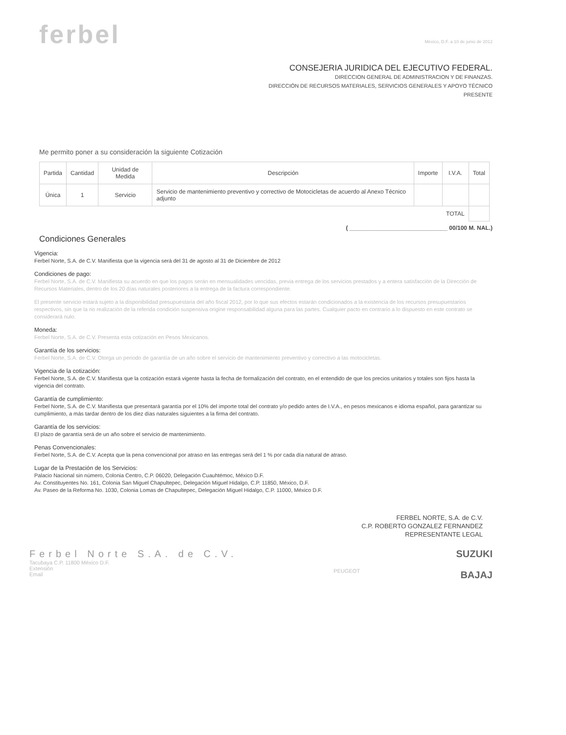ferbel
México, D.F. a 10 de junio de 2012
CONSEJERIA JURIDICA DEL EJECUTIVO FEDERAL.
DIRECCION GENERAL DE ADMINISTRACION Y DE FINANZAS.
DIRECCIÓN DE RECURSOS MATERIALES, SERVICIOS GENERALES Y APOYO TÉCNICO
PRESENTE
Me permito poner a su consideración la siguiente Cotización
| Partida | Cantidad | Unidad de Medida | Descripción | Importe | I.V.A. | Total |
| --- | --- | --- | --- | --- | --- | --- |
| Única | 1 | Servicio | Servicio de mantenimiento preventivo y correctivo de Motocicletas de acuerdo al Anexo Técnico adjunto | | | |
| | | | | | TOTAL | |
( ______________________________ 00/100 M. NAL.)
Condiciones Generales
Vigencia:
Ferbel Norte, S.A. de C.V. Manifiesta que la vigencia será del 31 de agosto al 31 de Diciembre de 2012
Condiciones de pago:
Ferbel Norte, S.A. de C.V. Manifiesta su acuerdo en que los pagos serán en mensualidades vencidas, previa entrega de los servicios prestados y a entera satisfacción de la Dirección de Recursos Materiales, dentro de los 20 días naturales posteriores a la entrega de la factura correspondiente.
El presente servicio estará sujeto a la disponibilidad presupuestaria del año fiscal 2012, por lo que sus efectos estarán condicionados a la existencia de los recursos presupuestarios respectivos, sin que la no realización de la referida condición suspensiva origine responsabilidad alguna para las partes. Cualquier pacto en contrario a lo dispuesto en este contrato se considerará nulo.
Moneda:
Ferbel Norte, S.A. de C.V. Presenta esta cotización en Pesos Mexicanos.
Garantía de los servicios:
Ferbel Norte, S.A. de C.V. Otorga un periodo de garantía de un año sobre el servicio de mantenimiento preventivo y correctivo a las motocicletas.
Vigencia de la cotización:
Ferbel Norte, S.A. de C.V. Manifiesta que la cotización estará vigente hasta la fecha de formalización del contrato, en el entendido de que los precios unitarios y totales son fijos hasta la vigencia del contrato.
Garantía de cumplimiento:
Ferbel Norte, S.A. de C.V. Manifiesta que presentará garantía por el 10% del importe total del contrato y/o pedido antes de I.V.A., en pesos mexicanos e idioma español, para garantizar su cumplimiento, a más tardar dentro de los diez días naturales siguientes a la firma del contrato.
Garantía de los servicios:
El plazo de garantía será de un año sobre el servicio de mantenimiento.
Penas Convencionales:
Ferbel Norte, S.A. de C.V. Acepta que la pena convencional por atraso en las entregas será del 1 % por cada día natural de atraso.
Lugar de la Prestación de los Servicios:
Palacio Nacional sin número, Colonia Centro, C.P. 06020, Delegación Cuauhtémoc, México D.F.
Av. Constituyentes No. 161, Colonia San Miguel Chapultepec, Delegación Miguel Hidalgo, C.P. 11850, México, D.F.
Av. Paseo de la Reforma No. 1030, Colonia Lomas de Chapultepec, Delegación Miguel Hidalgo, C.P. 11000, México D.F.
FERBEL NORTE, S.A. de C.V.
C.P. ROBERTO GONZALEZ FERNANDEZ
REPRESENTANTE LEGAL
Ferbel Norte S.A. de C.V.
Tacubaya C.P. 11800 México D.F.
Extensión
Email
PEUGEOT
SUZUKI
BAJAJ